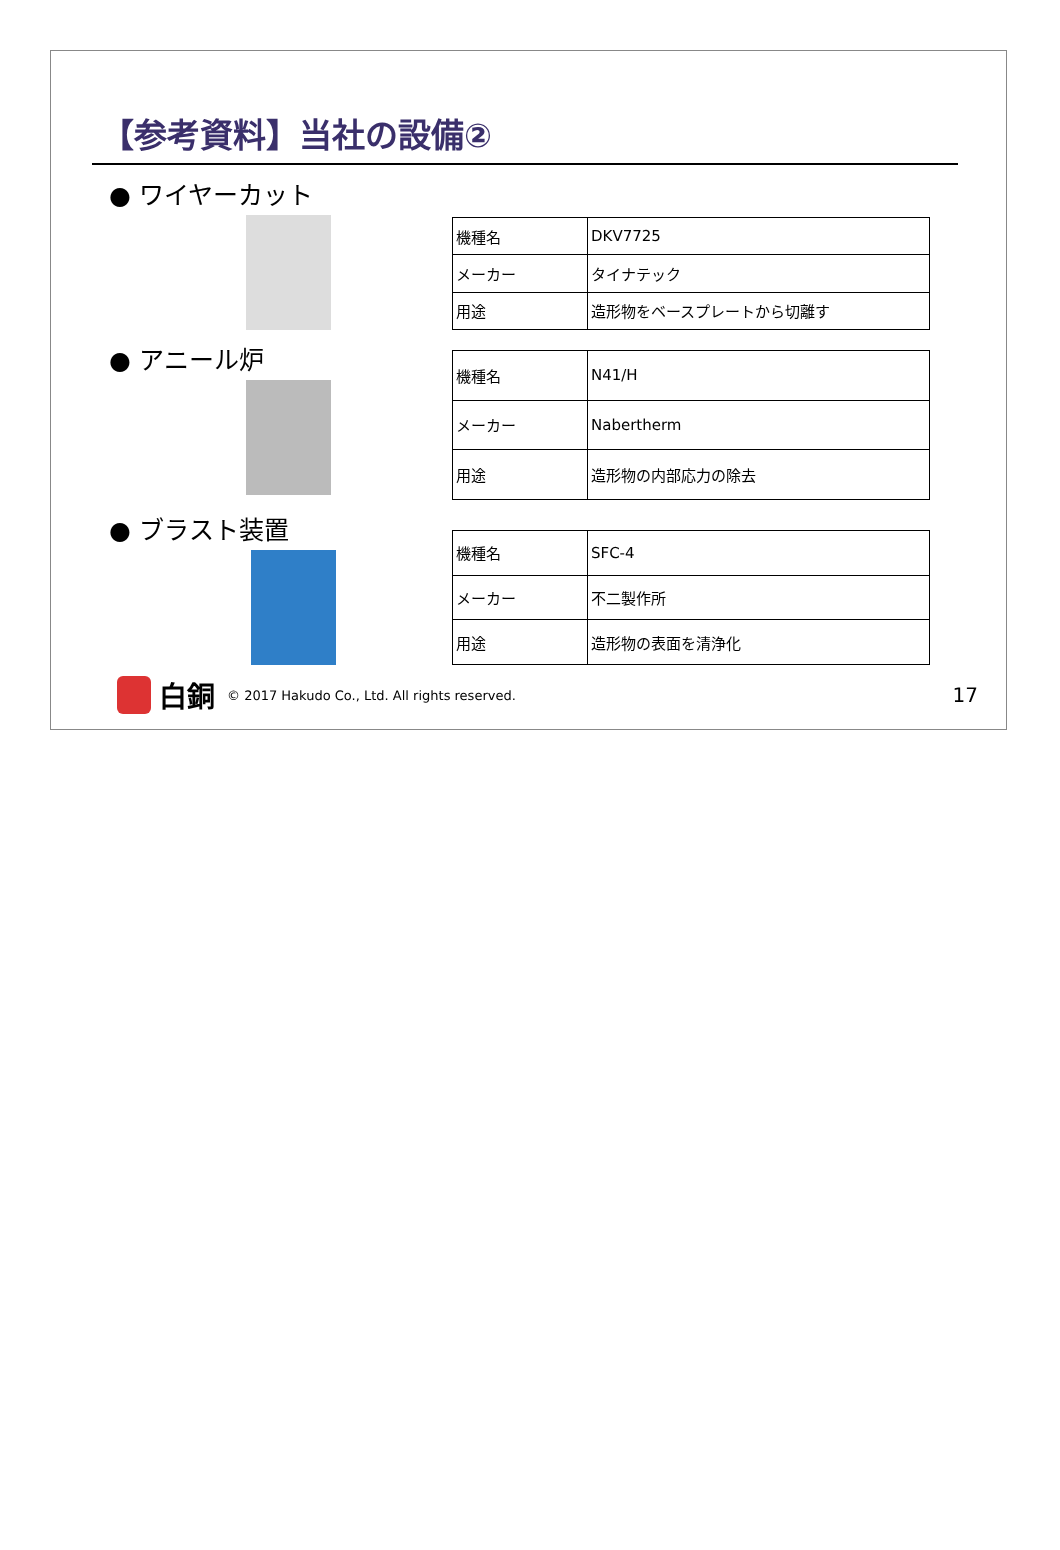【参考資料】当社の設備②
● ワイヤーカット
| 機種名 | DKV7725 |
| メーカー | タイナテック |
| 用途 | 造形物をベースプレートから切離す |
● アニール炉
| 機種名 | N41/H |
| メーカー | Nabertherm |
| 用途 | 造形物の内部応力の除去 |
● ブラスト装置
| 機種名 | SFC-4 |
| メーカー | 不二製作所 |
| 用途 | 造形物の表面を清浄化 |
白銅 © 2017 Hakudo Co., Ltd. All rights reserved. 17